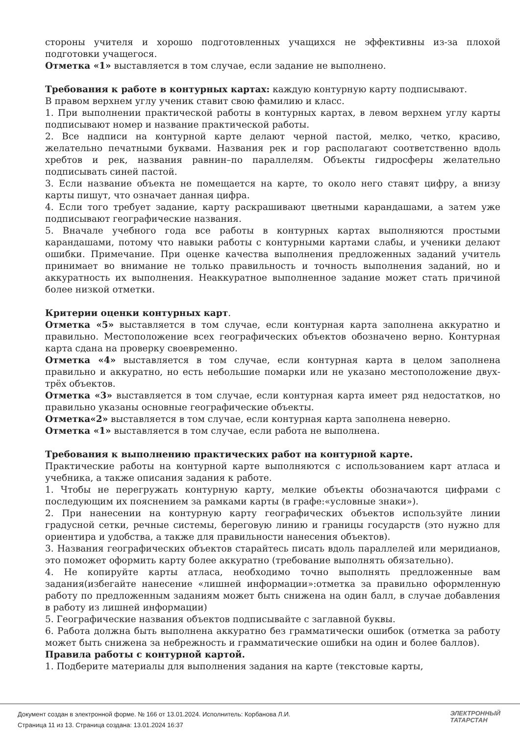стороны учителя и хорошо подготовленных учащихся не эффективны из-за плохой подготовки учащегося.
Отметка «1» выставляется в том случае, если задание не выполнено.
Требования к работе в контурных картах: каждую контурную карту подписывают.
В правом верхнем углу ученик ставит свою фамилию и класс.
1. При выполнении практической работы в контурных картах, в левом верхнем углу карты подписывают номер и название практической работы.
2. Все надписи на контурной карте делают черной пастой, мелко, четко, красиво, желательно печатными буквами. Названия рек и гор располагают соответственно вдоль хребтов и рек, названия равнин–по параллелям. Объекты гидросферы желательно подписывать синей пастой.
3. Если название объекта не помещается на карте, то около него ставят цифру, а внизу карты пишут, что означает данная цифра.
4. Если того требует задание, карту раскрашивают цветными карандашами, а затем уже подписывают географические названия.
5. Вначале учебного года все работы в контурных картах выполняются простыми карандашами, потому что навыки работы с контурными картами слабы, и ученики делают ошибки. Примечание. При оценке качества выполнения предложенных заданий учитель принимает во внимание не только правильность и точность выполнения заданий, но и аккуратность их выполнения. Неаккуратное выполненное задание может стать причиной более низкой отметки.
Критерии оценки контурных карт.
Отметка «5» выставляется в том случае, если контурная карта заполнена аккуратно и правильно. Местоположение всех географических объектов обозначено верно. Контурная карта сдана на проверку своевременно.
Отметка «4» выставляется в том случае, если контурная карта в целом заполнена правильно и аккуратно, но есть небольшие помарки или не указано местоположение двух-трёх объектов.
Отметка «3» выставляется в том случае, если контурная карта имеет ряд недостатков, но правильно указаны основные географические объекты.
Отметка«2» выставляется в том случае, если контурная карта заполнена неверно.
Отметка «1» выставляется в том случае, если работа не выполнена.
Требования к выполнению практических работ на контурной карте.
Практические работы на контурной карте выполняются с использованием карт атласа и учебника, а также описания задания к работе.
1. Чтобы не перегружать контурную карту, мелкие объекты обозначаются цифрами с последующим их пояснением за рамками карты (в графе:«условные знаки»).
2. При нанесении на контурную карту географических объектов используйте линии градусной сетки, речные системы, береговую линию и границы государств (это нужно для ориентира и удобства, а также для правильности нанесения объектов).
3. Названия географических объектов старайтесь писать вдоль параллелей или меридианов, это поможет оформить карту более аккуратно (требование выполнять обязательно).
4. Не копируйте карты атласа, необходимо точно выполнять предложенные вам задания(избегайте нанесение «лишней информации»:отметка за правильно оформленную работу по предложенным заданиям может быть снижена на один балл, в случае добавления в работу из лишней информации)
5. Географические названия объектов подписывайте с заглавной буквы.
6. Работа должна быть выполнена аккуратно без грамматически ошибок (отметка за работу может быть снижена за небрежность и грамматические ошибки на один и более баллов).
Правила работы с контурной картой.
1. Подберите материалы для выполнения задания на карте (текстовые карты,
Документ создан в электронной форме. № 166 от 13.01.2024. Исполнитель: Корбанова Л.И.
Страница 11 из 13. Страница создана: 13.01.2024 16:37
ЭЛЕКТРОННЫЙ
ТАТАРСТАН